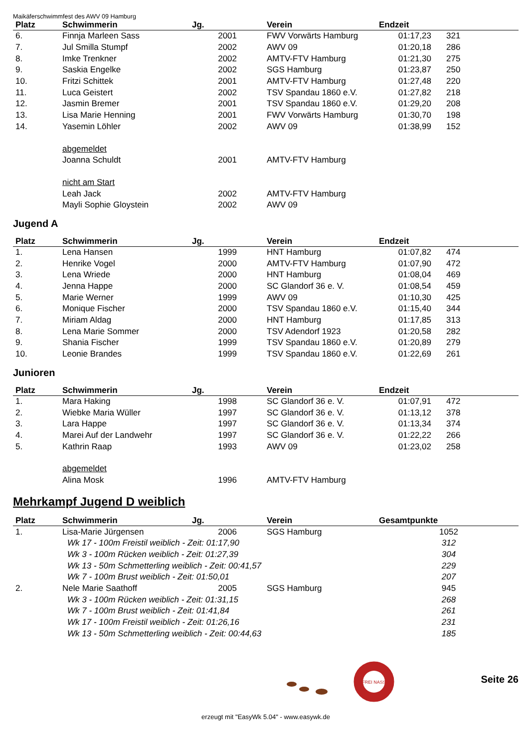Maikäferschwimmfest des AWV 09 Hamburg
| Platz | Schwimmerin | Jg. | Verein | Endzeit | |
| --- | --- | --- | --- | --- | --- |
| 6. | Finnja Marleen Sass | 2001 | FWV Vorwärts Hamburg | 01:17,23 | 321 |
| 7. | Jul Smilla Stumpf | 2002 | AWV 09 | 01:20,18 | 286 |
| 8. | Imke Trenkner | 2002 | AMTV-FTV Hamburg | 01:21,30 | 275 |
| 9. | Saskia Engelke | 2002 | SGS Hamburg | 01:23,87 | 250 |
| 10. | Fritzi Schittek | 2001 | AMTV-FTV Hamburg | 01:27,48 | 220 |
| 11. | Luca Geistert | 2002 | TSV Spandau 1860 e.V. | 01:27,82 | 218 |
| 12. | Jasmin Bremer | 2001 | TSV Spandau 1860 e.V. | 01:29,20 | 208 |
| 13. | Lisa Marie Henning | 2001 | FWV Vorwärts Hamburg | 01:30,70 | 198 |
| 14. | Yasemin Löhler | 2002 | AWV 09 | 01:38,99 | 152 |
| | abgemeldet | | | | |
| | Joanna Schuldt | 2001 | AMTV-FTV Hamburg | | |
| | nicht am Start | | | | |
| | Leah Jack | 2002 | AMTV-FTV Hamburg | | |
| | Mayli Sophie Gloystein | 2002 | AWV 09 | | |
Jugend A
| Platz | Schwimmerin | Jg. | Verein | Endzeit | |
| --- | --- | --- | --- | --- | --- |
| 1. | Lena Hansen | 1999 | HNT Hamburg | 01:07,82 | 474 |
| 2. | Henrike Vogel | 2000 | AMTV-FTV Hamburg | 01:07,90 | 472 |
| 3. | Lena Wriede | 2000 | HNT Hamburg | 01:08,04 | 469 |
| 4. | Jenna Happe | 2000 | SC Glandorf 36 e. V. | 01:08,54 | 459 |
| 5. | Marie Werner | 1999 | AWV 09 | 01:10,30 | 425 |
| 6. | Monique Fischer | 2000 | TSV Spandau 1860 e.V. | 01:15,40 | 344 |
| 7. | Miriam Aldag | 2000 | HNT Hamburg | 01:17,85 | 313 |
| 8. | Lena Marie Sommer | 2000 | TSV Adendorf 1923 | 01:20,58 | 282 |
| 9. | Shania Fischer | 1999 | TSV Spandau 1860 e.V. | 01:20,89 | 279 |
| 10. | Leonie Brandes | 1999 | TSV Spandau 1860 e.V. | 01:22,69 | 261 |
Junioren
| Platz | Schwimmerin | Jg. | Verein | Endzeit | |
| --- | --- | --- | --- | --- | --- |
| 1. | Mara Haking | 1998 | SC Glandorf 36 e. V. | 01:07,91 | 472 |
| 2. | Wiebke Maria Wüller | 1997 | SC Glandorf 36 e. V. | 01:13,12 | 378 |
| 3. | Lara Happe | 1997 | SC Glandorf 36 e. V. | 01:13,34 | 374 |
| 4. | Marei Auf der Landwehr | 1997 | SC Glandorf 36 e. V. | 01:22,22 | 266 |
| 5. | Kathrin Raap | 1993 | AWV 09 | 01:23,02 | 258 |
| | abgemeldet | | | | |
| | Alina Mosk | 1996 | AMTV-FTV Hamburg | | |
Mehrkampf Jugend D weiblich
| Platz | Schwimmerin | Jg. | Verein | Gesamtpunkte |
| --- | --- | --- | --- | --- |
| 1. | Lisa-Marie Jürgensen | 2006 | SGS Hamburg | 1052 |
| | Wk 17 - 100m Freistil weiblich - Zeit: 01:17,90 | | | 312 |
| | Wk 3 - 100m Rücken weiblich - Zeit: 01:27,39 | | | 304 |
| | Wk 13 - 50m Schmetterling weiblich - Zeit: 00:41,57 | | | 229 |
| | Wk 7 - 100m Brust weiblich - Zeit: 01:50,01 | | | 207 |
| 2. | Nele Marie Saathoff | 2005 | SGS Hamburg | 945 |
| | Wk 3 - 100m Rücken weiblich - Zeit: 01:31,15 | | | 268 |
| | Wk 7 - 100m Brust weiblich - Zeit: 01:41,84 | | | 261 |
| | Wk 17 - 100m Freistil weiblich - Zeit: 01:26,16 | | | 231 |
| | Wk 13 - 50m Schmetterling weiblich - Zeit: 00:44,63 | | | 185 |
FREI NASS
Seite 26
erzeugt mit "EasyWk 5.04" - www.easywk.de